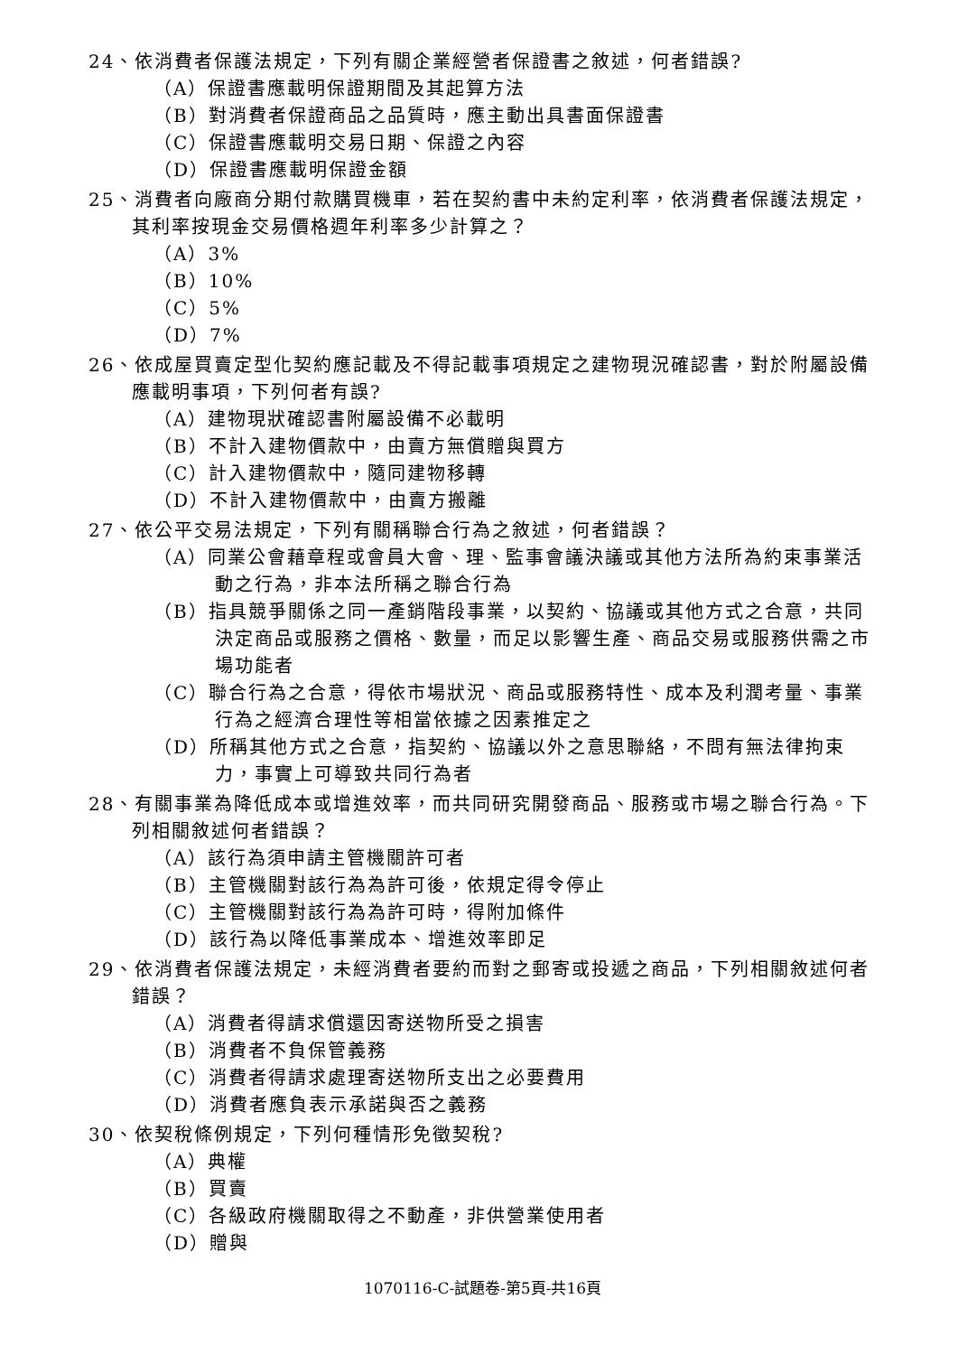24、依消費者保護法規定，下列有關企業經營者保證書之敘述，何者錯誤?
（A）保證書應載明保證期間及其起算方法
（B）對消費者保證商品之品質時，應主動出具書面保證書
（C）保證書應載明交易日期、保證之內容
（D）保證書應載明保證金額
25、消費者向廠商分期付款購買機車，若在契約書中未約定利率，依消費者保護法規定，其利率按現金交易價格週年利率多少計算之？
（A）3%
（B）10%
（C）5%
（D）7%
26、依成屋買賣定型化契約應記載及不得記載事項規定之建物現況確認書，對於附屬設備應載明事項，下列何者有誤?
（A）建物現狀確認書附屬設備不必載明
（B）不計入建物價款中，由賣方無償贈與買方
（C）計入建物價款中，隨同建物移轉
（D）不計入建物價款中，由賣方搬離
27、依公平交易法規定，下列有關稱聯合行為之敘述，何者錯誤？
（A）同業公會藉章程或會員大會、理、監事會議決議或其他方法所為約束事業活動之行為，非本法所稱之聯合行為
（B）指具競爭關係之同一產銷階段事業，以契約、協議或其他方式之合意，共同決定商品或服務之價格、數量，而足以影響生產、商品交易或服務供需之市場功能者
（C）聯合行為之合意，得依市場狀況、商品或服務特性、成本及利潤考量、事業行為之經濟合理性等相當依據之因素推定之
（D）所稱其他方式之合意，指契約、協議以外之意思聯絡，不問有無法律拘束力，事實上可導致共同行為者
28、有關事業為降低成本或增進效率，而共同研究開發商品、服務或市場之聯合行為。下列相關敘述何者錯誤？
（A）該行為須申請主管機關許可者
（B）主管機關對該行為為許可後，依規定得令停止
（C）主管機關對該行為為許可時，得附加條件
（D）該行為以降低事業成本、增進效率即足
29、依消費者保護法規定，未經消費者要約而對之郵寄或投遞之商品，下列相關敘述何者錯誤？
（A）消費者得請求償還因寄送物所受之損害
（B）消費者不負保管義務
（C）消費者得請求處理寄送物所支出之必要費用
（D）消費者應負表示承諾與否之義務
30、依契稅條例規定，下列何種情形免徵契稅?
（A）典權
（B）買賣
（C）各級政府機關取得之不動產，非供營業使用者
（D）贈與
1070116-C-試題卷-第5頁-共16頁